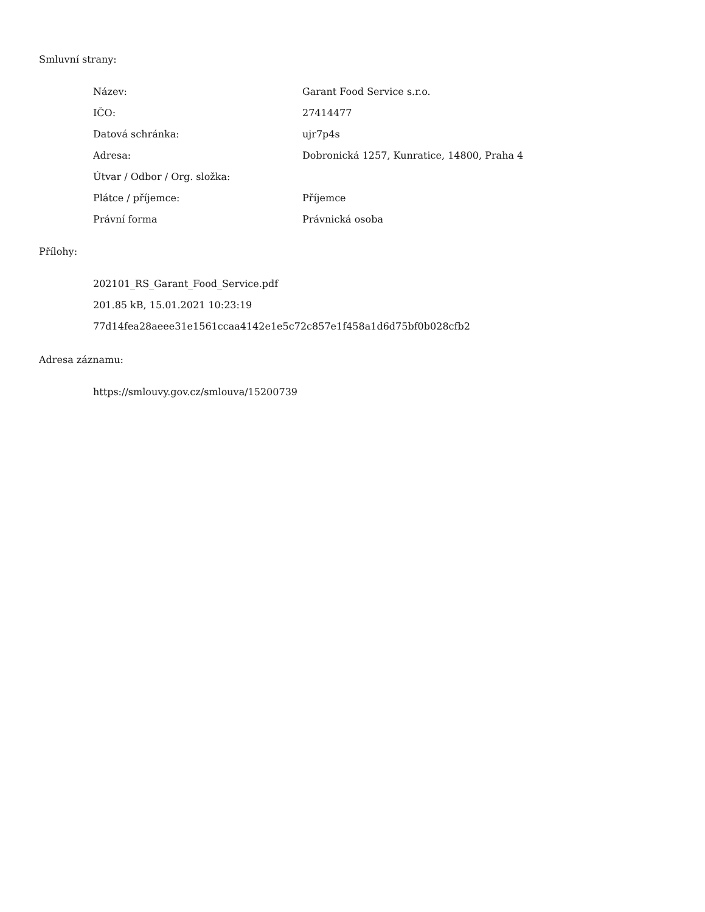Smluvní strany:
| Název: | Garant Food Service s.r.o. |
| IČO: | 27414477 |
| Datová schránka: | ujr7p4s |
| Adresa: | Dobronická 1257, Kunratice, 14800, Praha 4 |
| Útvar / Odbor / Org. složka: | |
| Plátce / příjemce: | Příjemce |
| Právní forma | Právnická osoba |
Přílohy:
202101_RS_Garant_Food_Service.pdf
201.85 kB, 15.01.2021 10:23:19
77d14fea28aeee31e1561ccaa4142e1e5c72c857e1f458a1d6d75bf0b028cfb2
Adresa záznamu:
https://smlouvy.gov.cz/smlouva/15200739